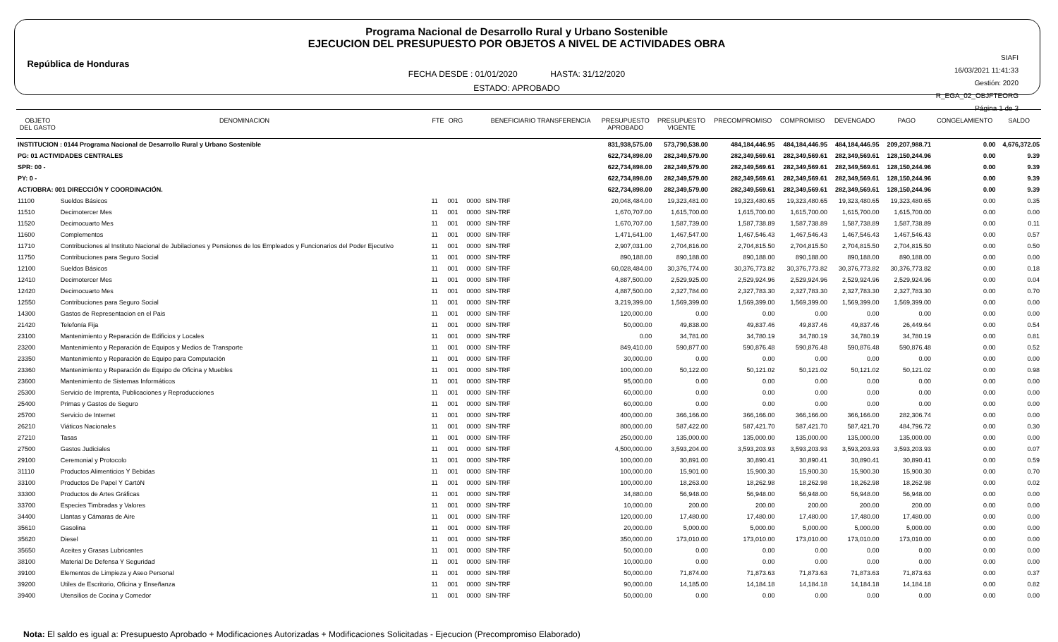República de Honduras
Programa Nacional de Desarrollo Rural y Urbano Sostenible
EJECUCION DEL PRESUPUESTO POR OBJETOS A NIVEL DE ACTIVIDADES OBRA
FECHA DESDE : 01/01/2020 HASTA: 31/12/2020
ESTADO: APROBADO
SIAFI
16/03/2021 11:41:33
Gestión: 2020
R_EGA_02_OBJFTEORG
Página 1 de 3
| OBJETO DEL GASTO | DENOMINACION | FTE | ORG | | BENEFICIARIO TRANSFERENCIA | PRESUPUESTO APROBADO | PRESUPUESTO VIGENTE | PRECOMPROMISO | COMPROMISO | DEVENGADO | PAGO | CONGELAMIENTO | SALDO |
| --- | --- | --- | --- | --- | --- | --- | --- | --- | --- | --- | --- | --- | --- |
| INSTITUCION : 0144 Programa Nacional de Desarrollo Rural y Urbano Sostenible | | | | | | 831,938,575.00 | 573,790,538.00 | 484,184,446.95 | 484,184,446.95 | 484,184,446.95 | 209,207,988.71 | 0.00 | 4,676,372.05 |
| PG: 01 ACTIVIDADES CENTRALES | | | | | | 622,734,898.00 | 282,349,579.00 | 282,349,569.61 | 282,349,569.61 | 282,349,569.61 | 128,150,244.96 | 0.00 | 9.39 |
| SPR: 00 - | | | | | | 622,734,898.00 | 282,349,579.00 | 282,349,569.61 | 282,349,569.61 | 282,349,569.61 | 128,150,244.96 | 0.00 | 9.39 |
| PY: 0 - | | | | | | 622,734,898.00 | 282,349,579.00 | 282,349,569.61 | 282,349,569.61 | 282,349,569.61 | 128,150,244.96 | 0.00 | 9.39 |
| ACT/OBRA: 001 DIRECCIÓN Y COORDINACIÓN. | | | | | | 622,734,898.00 | 282,349,579.00 | 282,349,569.61 | 282,349,569.61 | 282,349,569.61 | 128,150,244.96 | 0.00 | 9.39 |
| 11100 | Sueldos Básicos | 11 | 001 | 0000 | SIN-TRF | 20,048,484.00 | 19,323,481.00 | 19,323,480.65 | 19,323,480.65 | 19,323,480.65 | 19,323,480.65 | 0.00 | 0.35 |
| 11510 | Decimotercer Mes | 11 | 001 | 0000 | SIN-TRF | 1,670,707.00 | 1,615,700.00 | 1,615,700.00 | 1,615,700.00 | 1,615,700.00 | 1,615,700.00 | 0.00 | 0.00 |
| 11520 | Decimocuarto Mes | 11 | 001 | 0000 | SIN-TRF | 1,670,707.00 | 1,587,739.00 | 1,587,738.89 | 1,587,738.89 | 1,587,738.89 | 1,587,738.89 | 0.00 | 0.11 |
| 11600 | Complementos | 11 | 001 | 0000 | SIN-TRF | 1,471,641.00 | 1,467,547.00 | 1,467,546.43 | 1,467,546.43 | 1,467,546.43 | 1,467,546.43 | 0.00 | 0.57 |
| 11710 | Contribuciones al Instituto Nacional de Jubilaciones y Pensiones de los Empleados y Funcionarios del Poder Ejecutivo | 11 | 001 | 0000 | SIN-TRF | 2,907,031.00 | 2,704,816.00 | 2,704,815.50 | 2,704,815.50 | 2,704,815.50 | 2,704,815.50 | 0.00 | 0.50 |
| 11750 | Contribuciones para Seguro Social | 11 | 001 | 0000 | SIN-TRF | 890,188.00 | 890,188.00 | 890,188.00 | 890,188.00 | 890,188.00 | 890,188.00 | 0.00 | 0.00 |
| 12100 | Sueldos Básicos | 11 | 001 | 0000 | SIN-TRF | 60,028,484.00 | 30,376,774.00 | 30,376,773.82 | 30,376,773.82 | 30,376,773.82 | 30,376,773.82 | 0.00 | 0.18 |
| 12410 | Decimotercer Mes | 11 | 001 | 0000 | SIN-TRF | 4,887,500.00 | 2,529,925.00 | 2,529,924.96 | 2,529,924.96 | 2,529,924.96 | 2,529,924.96 | 0.00 | 0.04 |
| 12420 | Decimocuarto Mes | 11 | 001 | 0000 | SIN-TRF | 4,887,500.00 | 2,327,784.00 | 2,327,783.30 | 2,327,783.30 | 2,327,783.30 | 2,327,783.30 | 0.00 | 0.70 |
| 12550 | Contribuciones para Seguro Social | 11 | 001 | 0000 | SIN-TRF | 3,219,399.00 | 1,569,399.00 | 1,569,399.00 | 1,569,399.00 | 1,569,399.00 | 1,569,399.00 | 0.00 | 0.00 |
| 14300 | Gastos de Representacion en el Pais | 11 | 001 | 0000 | SIN-TRF | 120,000.00 | 0.00 | 0.00 | 0.00 | 0.00 | 0.00 | 0.00 | 0.00 |
| 21420 | Telefonía Fija | 11 | 001 | 0000 | SIN-TRF | 50,000.00 | 49,838.00 | 49,837.46 | 49,837.46 | 49,837.46 | 26,449.64 | 0.00 | 0.54 |
| 23100 | Mantenimiento y Reparación de Edificios y Locales | 11 | 001 | 0000 | SIN-TRF | 0.00 | 34,781.00 | 34,780.19 | 34,780.19 | 34,780.19 | 34,780.19 | 0.00 | 0.81 |
| 23200 | Mantenimiento y Reparación de Equipos y Medios de Transporte | 11 | 001 | 0000 | SIN-TRF | 849,410.00 | 590,877.00 | 590,876.48 | 590,876.48 | 590,876.48 | 590,876.48 | 0.00 | 0.52 |
| 23350 | Mantenimiento y Reparación de Equipo para Computación | 11 | 001 | 0000 | SIN-TRF | 30,000.00 | 0.00 | 0.00 | 0.00 | 0.00 | 0.00 | 0.00 | 0.00 |
| 23360 | Mantenimiento y Reparación de Equipo de Oficina y Muebles | 11 | 001 | 0000 | SIN-TRF | 100,000.00 | 50,122.00 | 50,121.02 | 50,121.02 | 50,121.02 | 50,121.02 | 0.00 | 0.98 |
| 23600 | Mantenimiento de Sistemas Informáticos | 11 | 001 | 0000 | SIN-TRF | 95,000.00 | 0.00 | 0.00 | 0.00 | 0.00 | 0.00 | 0.00 | 0.00 |
| 25300 | Servicio de Imprenta, Publicaciones y Reproducciones | 11 | 001 | 0000 | SIN-TRF | 60,000.00 | 0.00 | 0.00 | 0.00 | 0.00 | 0.00 | 0.00 | 0.00 |
| 25400 | Primas y Gastos de Seguro | 11 | 001 | 0000 | SIN-TRF | 60,000.00 | 0.00 | 0.00 | 0.00 | 0.00 | 0.00 | 0.00 | 0.00 |
| 25700 | Servicio de Internet | 11 | 001 | 0000 | SIN-TRF | 400,000.00 | 366,166.00 | 366,166.00 | 366,166.00 | 366,166.00 | 282,306.74 | 0.00 | 0.00 |
| 26210 | Viáticos Nacionales | 11 | 001 | 0000 | SIN-TRF | 800,000.00 | 587,422.00 | 587,421.70 | 587,421.70 | 587,421.70 | 484,796.72 | 0.00 | 0.30 |
| 27210 | Tasas | 11 | 001 | 0000 | SIN-TRF | 250,000.00 | 135,000.00 | 135,000.00 | 135,000.00 | 135,000.00 | 135,000.00 | 0.00 | 0.00 |
| 27500 | Gastos Judiciales | 11 | 001 | 0000 | SIN-TRF | 4,500,000.00 | 3,593,204.00 | 3,593,203.93 | 3,593,203.93 | 3,593,203.93 | 3,593,203.93 | 0.00 | 0.07 |
| 29100 | Ceremonial y Protocolo | 11 | 001 | 0000 | SIN-TRF | 100,000.00 | 30,891.00 | 30,890.41 | 30,890.41 | 30,890.41 | 30,890.41 | 0.00 | 0.59 |
| 31110 | Productos Alimenticios Y Bebidas | 11 | 001 | 0000 | SIN-TRF | 100,000.00 | 15,901.00 | 15,900.30 | 15,900.30 | 15,900.30 | 15,900.30 | 0.00 | 0.70 |
| 33100 | Productos De Papel Y CartóN | 11 | 001 | 0000 | SIN-TRF | 100,000.00 | 18,263.00 | 18,262.98 | 18,262.98 | 18,262.98 | 18,262.98 | 0.00 | 0.02 |
| 33300 | Productos de Artes Gráficas | 11 | 001 | 0000 | SIN-TRF | 34,880.00 | 56,948.00 | 56,948.00 | 56,948.00 | 56,948.00 | 56,948.00 | 0.00 | 0.00 |
| 33700 | Especies Timbradas y Valores | 11 | 001 | 0000 | SIN-TRF | 10,000.00 | 200.00 | 200.00 | 200.00 | 200.00 | 200.00 | 0.00 | 0.00 |
| 34400 | Llantas y Cámaras de Aire | 11 | 001 | 0000 | SIN-TRF | 120,000.00 | 17,480.00 | 17,480.00 | 17,480.00 | 17,480.00 | 17,480.00 | 0.00 | 0.00 |
| 35610 | Gasolina | 11 | 001 | 0000 | SIN-TRF | 20,000.00 | 5,000.00 | 5,000.00 | 5,000.00 | 5,000.00 | 5,000.00 | 0.00 | 0.00 |
| 35620 | Diesel | 11 | 001 | 0000 | SIN-TRF | 350,000.00 | 173,010.00 | 173,010.00 | 173,010.00 | 173,010.00 | 173,010.00 | 0.00 | 0.00 |
| 35650 | Aceites y Grasas Lubricantes | 11 | 001 | 0000 | SIN-TRF | 50,000.00 | 0.00 | 0.00 | 0.00 | 0.00 | 0.00 | 0.00 | 0.00 |
| 38100 | Material De Defensa Y Seguridad | 11 | 001 | 0000 | SIN-TRF | 10,000.00 | 0.00 | 0.00 | 0.00 | 0.00 | 0.00 | 0.00 | 0.00 |
| 39100 | Elementos de Limpieza y Aseo Personal | 11 | 001 | 0000 | SIN-TRF | 50,000.00 | 71,874.00 | 71,873.63 | 71,873.63 | 71,873.63 | 71,873.63 | 0.00 | 0.37 |
| 39200 | Utiles de Escritorio, Oficina y Enseñanza | 11 | 001 | 0000 | SIN-TRF | 90,000.00 | 14,185.00 | 14,184.18 | 14,184.18 | 14,184.18 | 14,184.18 | 0.00 | 0.82 |
| 39400 | Utensilios de Cocina y Comedor | 11 | 001 | 0000 | SIN-TRF | 50,000.00 | 0.00 | 0.00 | 0.00 | 0.00 | 0.00 | 0.00 | 0.00 |
Nota: El saldo es igual a: Presupuesto Aprobado + Modificaciones Autorizadas + Modificaciones Solicitadas - Ejecucion (Precompromiso Elaborado)